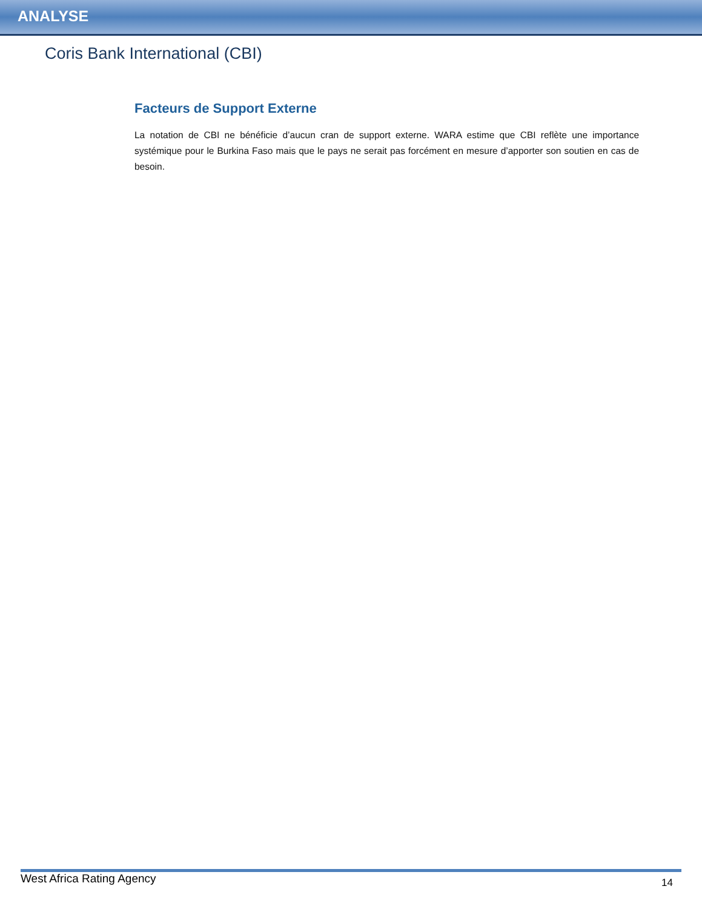ANALYSE
Coris Bank International (CBI)
Facteurs de Support Externe
La notation de CBI ne bénéficie d’aucun cran de support externe. WARA estime que CBI reflète une importance systémique pour le Burkina Faso mais que le pays ne serait pas forcément en mesure d’apporter son soutien en cas de besoin.
West Africa Rating Agency 14